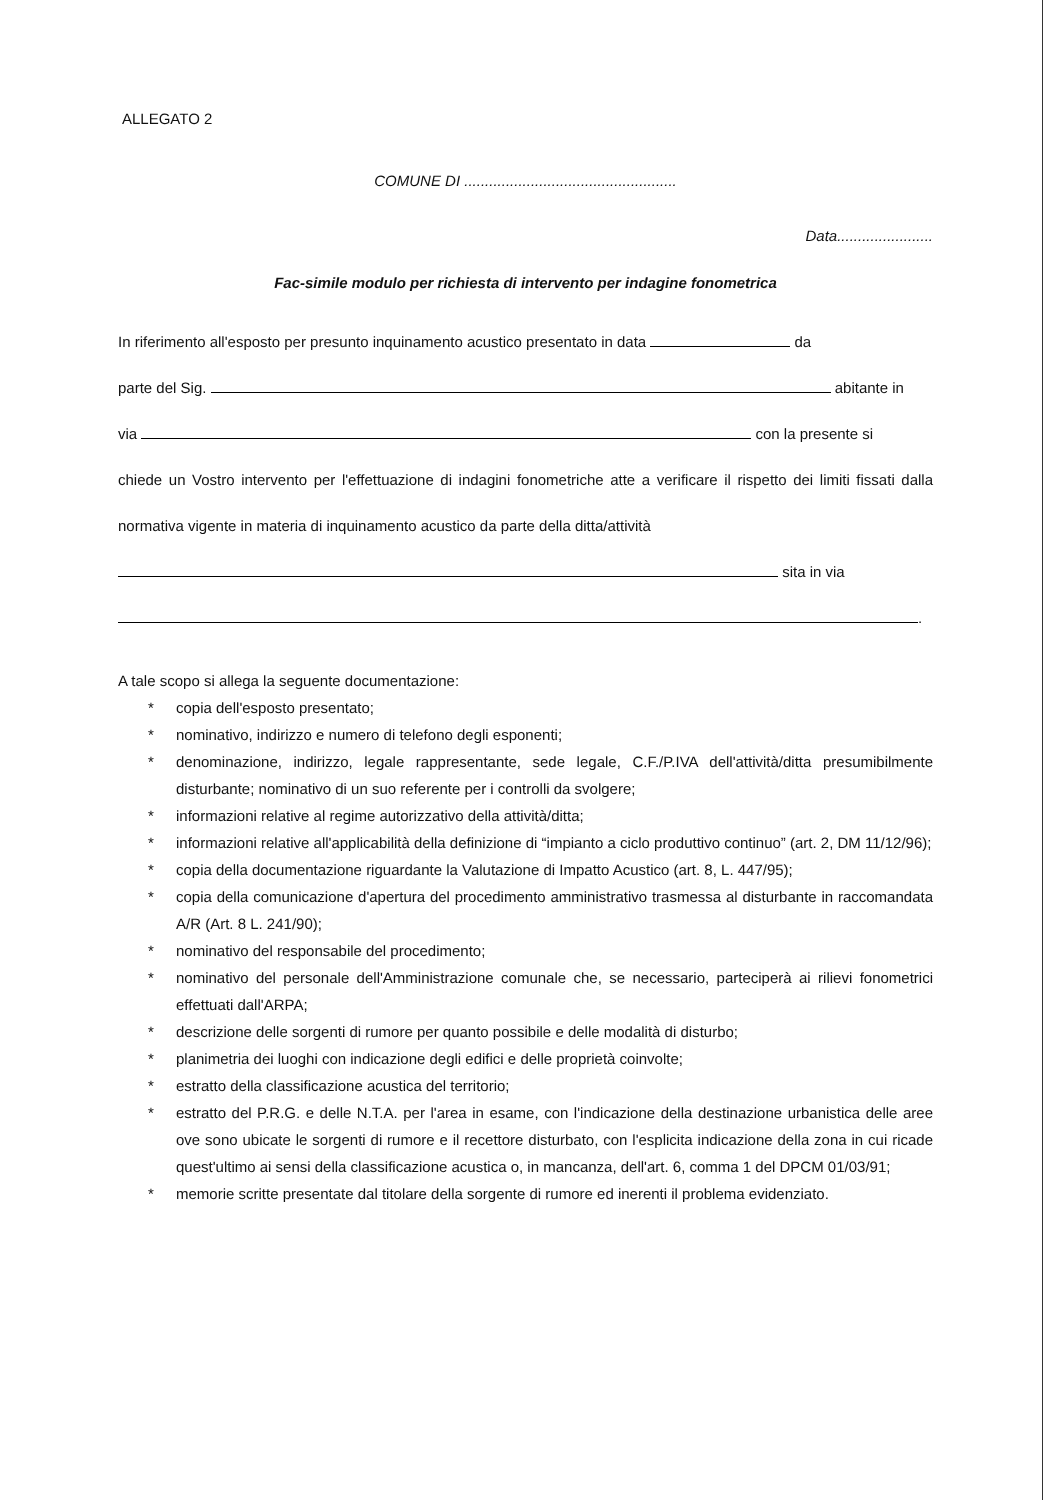ALLEGATO 2
COMUNE DI ...................................................
Data.......................
Fac-simile modulo per richiesta di intervento per indagine fonometrica
In riferimento all'esposto per presunto inquinamento acustico presentato in data da
parte del Sig. abitante in
via con la presente si
chiede un Vostro intervento per l'effettuazione di indagini fonometriche atte a verificare il rispetto dei limiti fissati dalla normativa vigente in materia di inquinamento acustico da parte della ditta/attività
sita in via
.
A tale scopo si allega la seguente documentazione:
* copia dell'esposto presentato;
* nominativo, indirizzo e numero di telefono degli esponenti;
* denominazione, indirizzo, legale rappresentante, sede legale, C.F./P.IVA dell'attività/ditta presumibilmente disturbante; nominativo di un suo referente per i controlli da svolgere;
* informazioni relative al regime autorizzativo della attività/ditta;
* informazioni relative all'applicabilità della definizione di “impianto a ciclo produttivo continuo” (art. 2, DM 11/12/96);
* copia della documentazione riguardante la Valutazione di Impatto Acustico (art. 8, L. 447/95);
* copia della comunicazione d'apertura del procedimento amministrativo trasmessa al disturbante in raccomandata A/R (Art. 8 L. 241/90);
* nominativo del responsabile del procedimento;
* nominativo del personale dell'Amministrazione comunale che, se necessario, parteciperà ai rilievi fonometrici effettuati dall'ARPA;
* descrizione delle sorgenti di rumore per quanto possibile e delle modalità di disturbo;
* planimetria dei luoghi con indicazione degli edifici e delle proprietà coinvolte;
* estratto della classificazione acustica del territorio;
* estratto del P.R.G. e delle N.T.A. per l'area in esame, con l'indicazione della destinazione urbanistica delle aree ove sono ubicate le sorgenti di rumore e il recettore disturbato, con l'esplicita indicazione della zona in cui ricade quest'ultimo ai sensi della classificazione acustica o, in mancanza, dell'art. 6, comma 1 del DPCM 01/03/91;
* memorie scritte presentate dal titolare della sorgente di rumore ed inerenti il problema evidenziato.